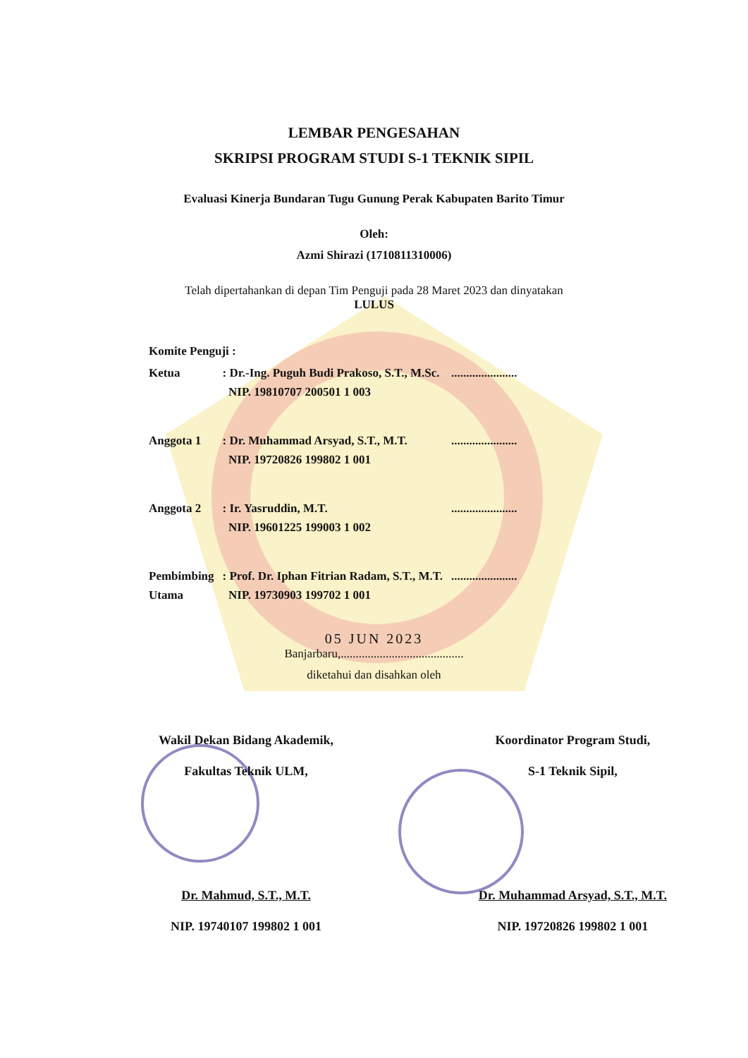LEMBAR PENGESAHAN
SKRIPSI PROGRAM STUDI S-1 TEKNIK SIPIL
Evaluasi Kinerja Bundaran Tugu Gunung Perak Kabupaten Barito Timur
Oleh:
Azmi Shirazi (1710811310006)
Telah dipertahankan di depan Tim Penguji pada 28 Maret 2023 dan dinyatakan
LULUS
| Komite Penguji : | | |
| Ketua | : Dr.-Ing. Puguh Budi Prakoso, S.T., M.Sc. NIP. 19810707 200501 1 003 | ...................... |
| Anggota 1 | : Dr. Muhammad Arsyad, S.T., M.T. NIP. 19720826 199802 1 001 | ...................... |
| Anggota 2 | : Ir. Yasruddin, M.T. NIP. 19601225 199003 1 002 | ...................... |
| Pembimbing Utama | : Prof. Dr. Iphan Fitrian Radam, S.T., M.T. NIP. 19730903 199702 1 001 | ...................... |
05 JUN 2023
Banjarbaru,.........................................
diketahui dan disahkan oleh
Wakil Dekan Bidang Akademik,
Fakultas Teknik ULM,
Dr. Mahmud, S.T., M.T.
NIP. 19740107 199802 1 001
Koordinator Program Studi,
S-1 Teknik Sipil,
Dr. Muhammad Arsyad, S.T., M.T.
NIP. 19720826 199802 1 001